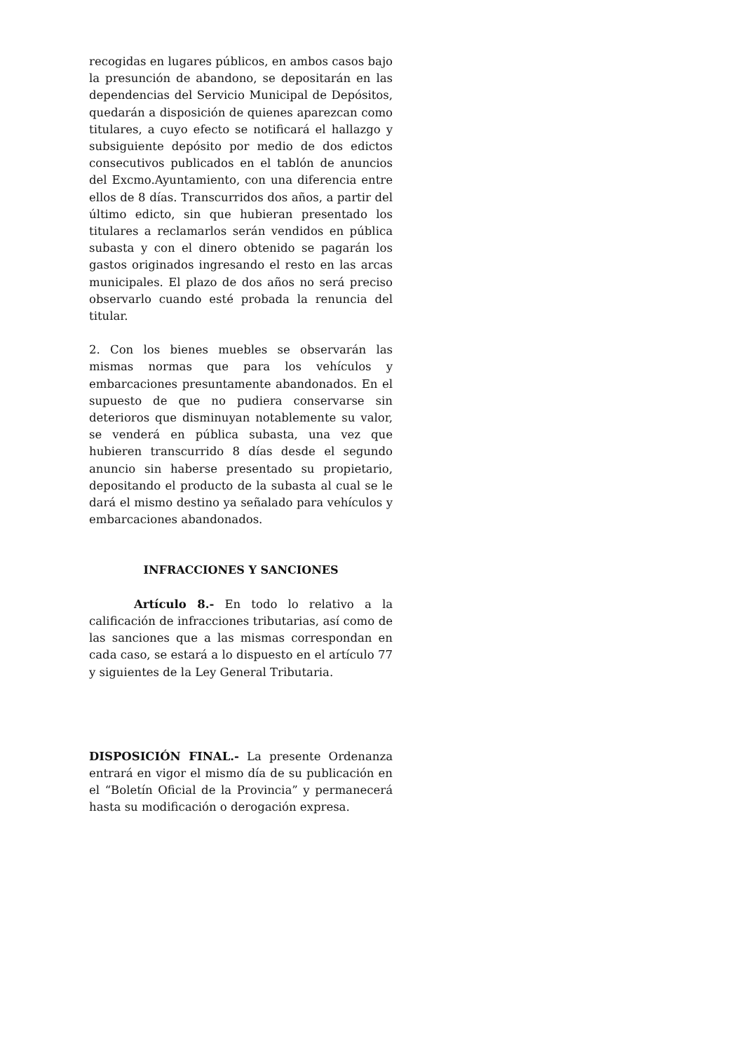recogidas en lugares públicos, en ambos casos bajo la presunción de abandono, se depositarán en las dependencias del Servicio Municipal de Depósitos, quedarán a disposición de quienes aparezcan como titulares, a cuyo efecto se notificará el hallazgo y subsiguiente depósito por medio de dos edictos consecutivos publicados en el tablón de anuncios del Excmo.Ayuntamiento, con una diferencia entre ellos de 8 días. Transcurridos dos años, a partir del último edicto, sin que hubieran presentado los titulares a reclamarlos serán vendidos en pública subasta y con el dinero obtenido se pagarán los gastos originados ingresando el resto en las arcas municipales. El plazo de dos años no será preciso observarlo cuando esté probada la renuncia del titular.
2. Con los bienes muebles se observarán las mismas normas que para los vehículos y embarcaciones presuntamente abandonados. En el supuesto de que no pudiera conservarse sin deterioros que disminuyan notablemente su valor, se venderá en pública subasta, una vez que hubieren transcurrido 8 días desde el segundo anuncio sin haberse presentado su propietario, depositando el producto de la subasta al cual se le dará el mismo destino ya señalado para vehículos y embarcaciones abandonados.
INFRACCIONES Y SANCIONES
Artículo 8.- En todo lo relativo a la calificación de infracciones tributarias, así como de las sanciones que a las mismas correspondan en cada caso, se estará a lo dispuesto en el artículo 77 y siguientes de la Ley General Tributaria.
DISPOSICIÓN FINAL.- La presente Ordenanza entrará en vigor el mismo día de su publicación en el “Boletín Oficial de la Provincia” y permanecerá hasta su modificación o derogación expresa.